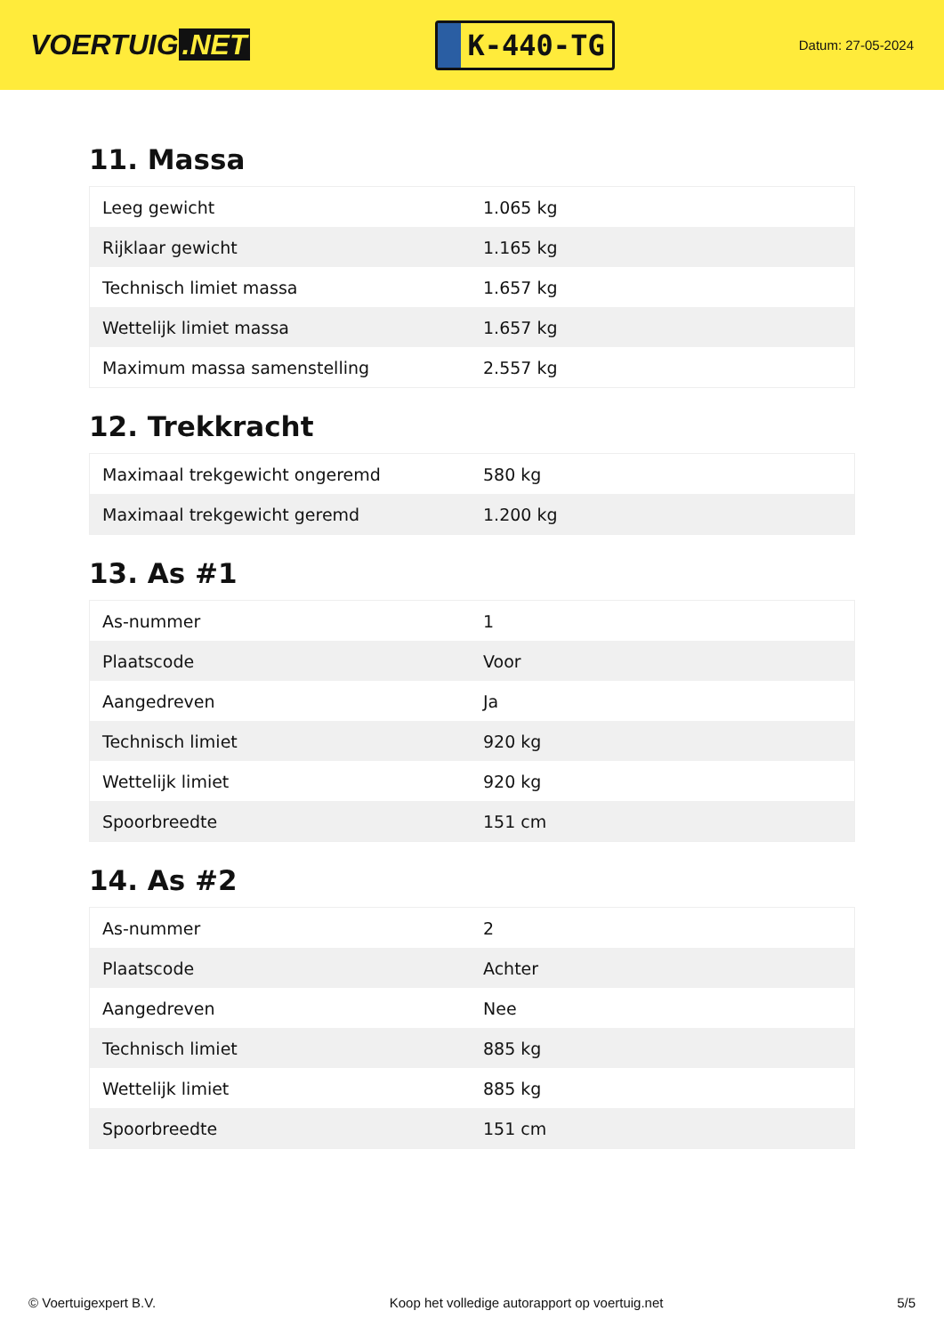VOERTUIG.NET
K-440-TG
Datum: 27-05-2024
11. Massa
| Leeg gewicht | 1.065 kg |
| Rijklaar gewicht | 1.165 kg |
| Technisch limiet massa | 1.657 kg |
| Wettelijk limiet massa | 1.657 kg |
| Maximum massa samenstelling | 2.557 kg |
12. Trekkracht
| Maximaal trekgewicht ongeremd | 580 kg |
| Maximaal trekgewicht geremd | 1.200 kg |
13. As #1
| As-nummer | 1 |
| Plaatscode | Voor |
| Aangedreven | Ja |
| Technisch limiet | 920 kg |
| Wettelijk limiet | 920 kg |
| Spoorbreedte | 151 cm |
14. As #2
| As-nummer | 2 |
| Plaatscode | Achter |
| Aangedreven | Nee |
| Technisch limiet | 885 kg |
| Wettelijk limiet | 885 kg |
| Spoorbreedte | 151 cm |
© Voertuigexpert B.V. Koop het volledige autorapport op voertuig.net 5/5